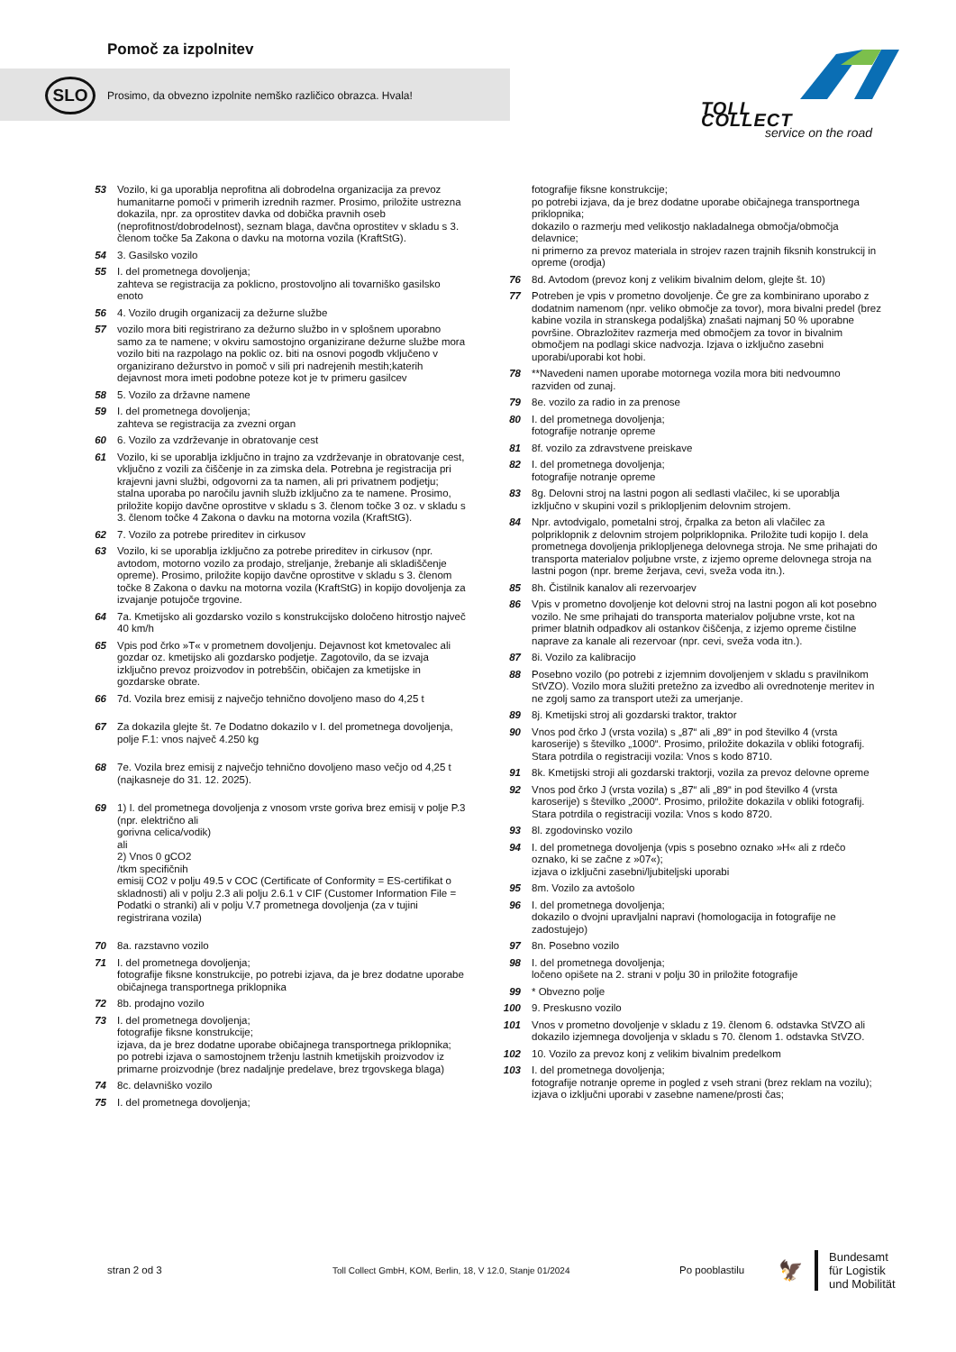Pomoč za izpolnitev
SLO
Prosimo, da obvezno izpolnite nemško različico obrazca. Hvala!
TOLL COLLECT
service on the road
53 Vozilo, ki ga uporablja neprofitna ali dobrodelna organizacija za prevoz humanitarne pomoči v primerih izrednih razmer. Prosimo, priložite ustrezna dokazila, npr. za oprostitev davka od dobička pravnih oseb (neprofitnost/dobrodelnost), seznam blaga, davčna oprostitev v skladu s 3. členom točke 5a Zakona o davku na motorna vozila (KraftStG).
54 3. Gasilsko vozilo
55 I. del prometnega dovoljenja;
zahteva se registracija za poklicno, prostovoljno ali tovarniško gasilsko enoto
56 4. Vozilo drugih organizacij za dežurne službe
57 vozilo mora biti registrirano za dežurno službo in v splošnem uporabno samo za te namene; v okviru samostojno organizirane dežurne službe mora vozilo biti na razpolago na poklic oz. biti na osnovi pogodb vključeno v organizirano dežurstvo in pomoč v sili pri nadrejenih mestih;katerih dejavnost mora imeti podobne poteze kot je tv primeru gasilcev
58 5. Vozilo za državne namene
59 I. del prometnega dovoljenja;
zahteva se registracija za zvezni organ
60 6. Vozilo za vzdrževanje in obratovanje cest
61 Vozilo, ki se uporablja izključno in trajno za vzdrževanje in obratovanje cest, vključno z vozili za čiščenje in za zimska dela. Potrebna je registracija pri krajevni javni službi, odgovorni za ta namen, ali pri privatnem podjetju; stalna uporaba po naročilu javnih služb izključno za te namene. Prosimo, priložite kopijo davčne oprostitve v skladu s 3. členom točke 3 oz. v skladu s 3. členom točke 4 Zakona o davku na motorna vozila (KraftStG).
62 7. Vozilo za potrebe prireditev in cirkusov
63 Vozilo, ki se uporablja izključno za potrebe prireditev in cirkusov (npr. avtodom, motorno vozilo za prodajo, streljanje, žrebanje ali skladiščenje opreme). Prosimo, priložite kopijo davčne oprostitve v skladu s 3. členom točke 8 Zakona o davku na motorna vozila (KraftStG) in kopijo dovoljenja za izvajanje potujoče trgovine.
64 7a. Kmetijsko ali gozdarsko vozilo s konstrukcijsko določeno hitrostjo največ 40 km/h
65 Vpis pod črko »T« v prometnem dovoljenju. Dejavnost kot kmetovalec ali gozdar oz. kmetijsko ali gozdarsko podjetje. Zagotovilo, da se izvaja izključno prevoz proizvodov in potrebščin, običajen za kmetijske in gozdarske obrate.
66 7d. Vozila brez emisij z največjo tehnično dovoljeno maso do 4,25 t
67 Za dokazila glejte št. 7e Dodatno dokazilo v I. del prometnega dovoljenja, polje F.1: vnos največ 4.250 kg
68 7e. Vozila brez emisij z največjo tehnično dovoljeno maso večjo od 4,25 t (najkasneje do 31. 12. 2025).
69 1) I. del prometnega dovoljenja z vnosom vrste goriva brez emisij v polje P.3 (npr. električno ali
gorivna celica/vodik)
ali
2) Vnos 0 gCO2
/tkm specifičnih
emisij CO2 v polju 49.5 v COC (Certificate of Conformity = ES-certifikat o skladnosti) ali v polju 2.3 ali polju 2.6.1 v CIF (Customer Information File = Podatki o stranki) ali v polju V.7 prometnega dovoljenja (za v tujini registrirana vozila)
70 8a. razstavno vozilo
71 I. del prometnega dovoljenja;
fotografije fiksne konstrukcije, po potrebi izjava, da je brez dodatne uporabe običajnega transportnega priklopnika
72 8b. prodajno vozilo
73 I. del prometnega dovoljenja;
fotografije fiksne konstrukcije;
izjava, da je brez dodatne uporabe običajnega transportnega priklopnika;
po potrebi izjava o samostojnem trženju lastnih kmetijskih proizvodov iz primarne proizvodnje (brez nadaljnje predelave, brez trgovskega blaga)
74 8c. delavniško vozilo
75 I. del prometnega dovoljenja;
fotografije fiksne konstrukcije;
po potrebi izjava, da je brez dodatne uporabe običajnega transportnega priklopnika;
dokazilo o razmerju med velikostjo nakladalnega območja/območja delavnice;
ni primerno za prevoz materiala in strojev razen trajnih fiksnih konstrukcij in opreme (orodja)
76 8d. Avtodom (prevoz konj z velikim bivalnim delom, glejte št. 10)
77 Potreben je vpis v prometno dovoljenje. Če gre za kombinirano uporabo z dodatnim namenom (npr. veliko območje za tovor), mora bivalni predel (brez kabine vozila in stranskega podaljška) znašati najmanj 50 % uporabne površine. Obrazložitev razmerja med območjem za tovor in bivalnim območjem na podlagi skice nadvozja. Izjava o izključno zasebni uporabi/uporabi kot hobi.
78 **Navedeni namen uporabe motornega vozila mora biti nedvoumno razviden od zunaj.
79 8e. vozilo za radio in za prenose
80 I. del prometnega dovoljenja;
fotografije notranje opreme
81 8f. vozilo za zdravstvene preiskave
82 I. del prometnega dovoljenja;
fotografije notranje opreme
83 8g. Delovni stroj na lastni pogon ali sedlasti vlačilec, ki se uporablja izključno v skupini vozil s priklopljenim delovnim strojem.
84 Npr. avtodvigalo, pometalni stroj, črpalka za beton ali vlačilec za polpriklopnik z delovnim strojem polpriklopnika. Priložite tudi kopijo I. dela prometnega dovoljenja priklopljenega delovnega stroja. Ne sme prihajati do transporta materialov poljubne vrste, z izjemo opreme delovnega stroja na lastni pogon (npr. breme žerjava, cevi, sveža voda itn.).
85 8h. Čistilnik kanalov ali rezervoarjev
86 Vpis v prometno dovoljenje kot delovni stroj na lastni pogon ali kot posebno vozilo. Ne sme prihajati do transporta materialov poljubne vrste, kot na primer blatnih odpadkov ali ostankov čiščenja, z izjemo opreme čistilne naprave za kanale ali rezervoar (npr. cevi, sveža voda itn.).
87 8i. Vozilo za kalibracijo
88 Posebno vozilo (po potrebi z izjemnim dovoljenjem v skladu s pravilnikom StVZO). Vozilo mora služiti pretežno za izvedbo ali ovrednotenje meritev in ne zgolj samo za transport uteži za umerjanje.
89 8j. Kmetijski stroj ali gozdarski traktor, traktor
90 Vnos pod črko J (vrsta vozila) s „87“ ali „89“ in pod številko 4 (vrsta karoserije) s številko „1000“. Prosimo, priložite dokazila v obliki fotografij. Stara potrdila o registraciji vozila: Vnos s kodo 8710.
91 8k. Kmetijski stroji ali gozdarski traktorji, vozila za prevoz delovne opreme
92 Vnos pod črko J (vrsta vozila) s „87“ ali „89“ in pod številko 4 (vrsta karoserije) s številko „2000“. Prosimo, priložite dokazila v obliki fotografij. Stara potrdila o registraciji vozila: Vnos s kodo 8720.
93 8l. zgodovinsko vozilo
94 I. del prometnega dovoljenja (vpis s posebno oznako »H« ali z rdečo oznako, ki se začne z »07«);
izjava o izključni zasebni/ljubiteljski uporabi
95 8m. Vozilo za avtošolo
96 I. del prometnega dovoljenja;
dokazilo o dvojni upravljalni napravi (homologacija in fotografije ne zadostujejo)
97 8n. Posebno vozilo
98 I. del prometnega dovoljenja;
ločeno opišete na 2. strani v polju 30 in priložite fotografije
99 * Obvezno polje
100 9. Preskusno vozilo
101 Vnos v prometno dovoljenje v skladu z 19. členom 6. odstavka StVZO ali dokazilo izjemnega dovoljenja v skladu s 70. členom 1. odstavka StVZO.
102 10. Vozilo za prevoz konj z velikim bivalnim predelkom
103 I. del prometnega dovoljenja;
fotografije notranje opreme in pogled z vseh strani (brez reklam na vozilu);
izjava o izključni uporabi v zasebne namene/prosti čas;
stran 2 od 3 Toll Collect GmbH, KOM, Berlin, 18, V 12.0, Stanje 01/2024 Po pooblastilu 🦅 Bundesamt
für Logistik
und Mobilität